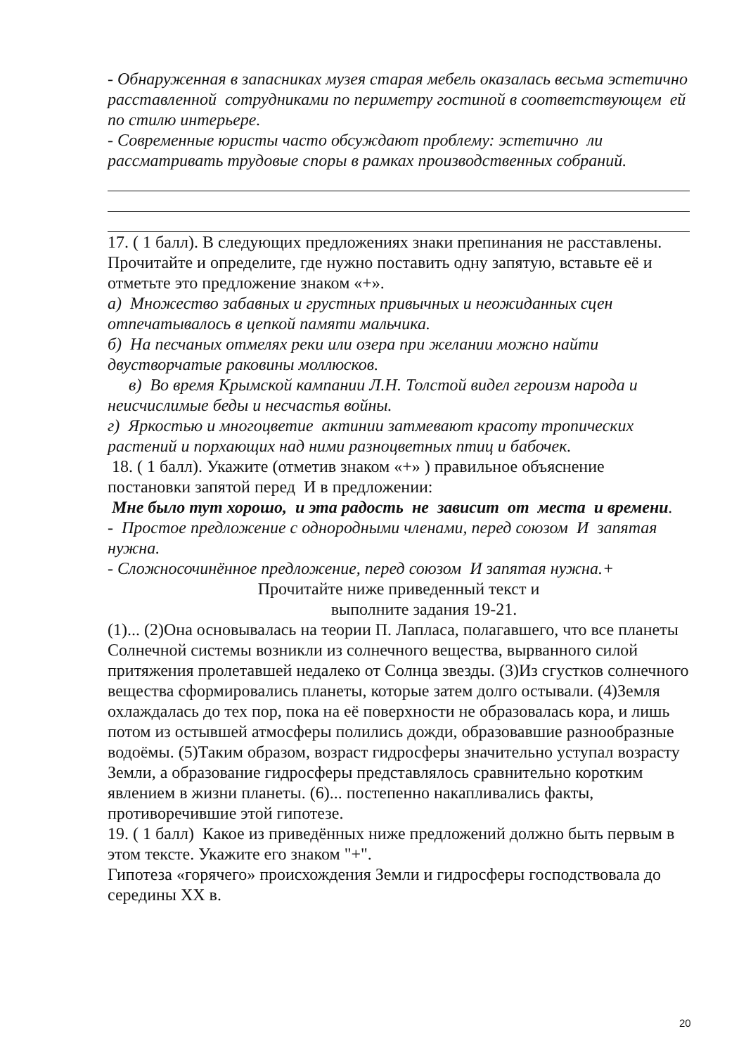- Обнаруженная в запасниках музея старая мебель оказалась весьма эстетично расставленной сотрудниками по периметру гостиной в соответствующем ей по стилю интерьере.
- Современные юристы часто обсуждают проблему: эстетично ли рассматривать трудовые споры в рамках производственных собраний.
17. ( 1 балл). В следующих предложениях знаки препинания не расставлены. Прочитайте и определите, где нужно поставить одну запятую, вставьте её и отметьте это предложение знаком «+».
а) Множество забавных и грустных привычных и неожиданных сцен отпечатывалось в цепкой памяти мальчика.
б) На песчаных отмелях реки или озера при желании можно найти двустворчатые раковины моллюсков.
в) Во время Крымской кампании Л.Н. Толстой видел героизм народа и неисчислимые беды и несчастья войны.
г) Яркостью и многоцветие актинии затмевают красоту тропических растений и порхающих над ними разноцветных птиц и бабочек.
18. ( 1 балл). Укажите (отметив знаком «+» ) правильное объяснение постановки запятой перед И в предложении:
Мне было тут хорошо, и эта радость не зависит от места и времени.
- Простое предложение с однородными членами, перед союзом И запятая нужна.
- Сложносочинённое предложение, перед союзом И запятая нужна.+
Прочитайте ниже приведенный текст и
выполните задания 19-21.
(1)... (2)Она основывалась на теории П. Лапласа, полагавшего, что все планеты Солнечной системы возникли из солнечного вещества, вырванного силой притяжения пролетавшей недалеко от Солнца звезды. (3)Из сгустков солнечного вещества сформировались планеты, которые затем долго остывали. (4)Земля охлаждалась до тех пор, пока на её поверхности не образовалась кора, и лишь потом из остывшей атмосферы полились дожди, образовавшие разнообразные водоёмы. (5)Таким образом, возраст гидросферы значительно уступал возрасту Земли, а образование гидросферы представлялось сравнительно коротким явлением в жизни планеты. (6)... постепенно накапливались факты, противоречившие этой гипотезе.
19. ( 1 балл) Какое из приведённых ниже предложений должно быть первым в этом тексте. Укажите его знаком "+".
Гипотеза «горячего» происхождения Земли и гидросферы господствовала до середины XX в.
20